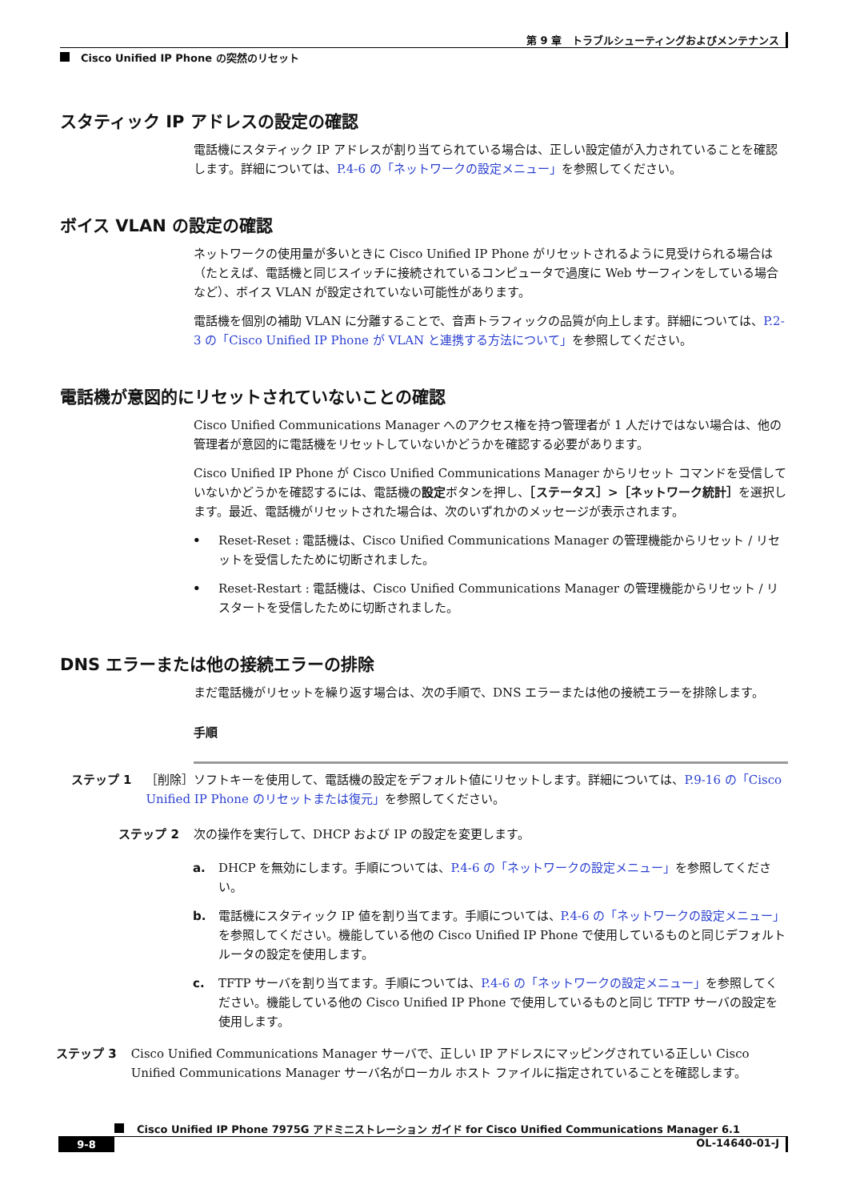第 9 章　トラブルシューティングおよびメンテナンス
Cisco Unified IP Phone の突然のリセット
スタティック IP アドレスの設定の確認
電話機にスタティック IP アドレスが割り当てられている場合は、正しい設定値が入力されていることを確認します。詳細については、P.4-6 の「ネットワークの設定メニュー」を参照してください。
ボイス VLAN の設定の確認
ネットワークの使用量が多いときに Cisco Unified IP Phone がリセットされるように見受けられる場合は（たとえば、電話機と同じスイッチに接続されているコンピュータで過度に Web サーフィンをしている場合など）、ボイス VLAN が設定されていない可能性があります。
電話機を個別の補助 VLAN に分離することで、音声トラフィックの品質が向上します。詳細については、P.2-3 の「Cisco Unified IP Phone が VLAN と連携する方法について」を参照してください。
電話機が意図的にリセットされていないことの確認
Cisco Unified Communications Manager へのアクセス権を持つ管理者が 1 人だけではない場合は、他の管理者が意図的に電話機をリセットしていないかどうかを確認する必要があります。
Cisco Unified IP Phone が Cisco Unified Communications Manager からリセット コマンドを受信していないかどうかを確認するには、電話機の設定ボタンを押し、［ステータス］>［ネットワーク統計］を選択します。最近、電話機がリセットされた場合は、次のいずれかのメッセージが表示されます。
• Reset-Reset : 電話機は、Cisco Unified Communications Manager の管理機能からリセット / リセットを受信したために切断されました。
• Reset-Restart : 電話機は、Cisco Unified Communications Manager の管理機能からリセット / リスタートを受信したために切断されました。
DNS エラーまたは他の接続エラーの排除
まだ電話機がリセットを繰り返す場合は、次の手順で、DNS エラーまたは他の接続エラーを排除します。
手順
ステップ 1
［削除］ソフトキーを使用して、電話機の設定をデフォルト値にリセットします。詳細については、P.9-16 の「Cisco Unified IP Phone のリセットまたは復元」を参照してください。
ステップ 2
次の操作を実行して、DHCP および IP の設定を変更します。
a. DHCP を無効にします。手順については、P.4-6 の「ネットワークの設定メニュー」を参照してください。
b. 電話機にスタティック IP 値を割り当てます。手順については、P.4-6 の「ネットワークの設定メニュー」を参照してください。機能している他の Cisco Unified IP Phone で使用しているものと同じデフォルト ルータの設定を使用します。
c. TFTP サーバを割り当てます。手順については、P.4-6 の「ネットワークの設定メニュー」を参照してください。機能している他の Cisco Unified IP Phone で使用しているものと同じ TFTP サーバの設定を使用します。
ステップ 3
Cisco Unified Communications Manager サーバで、正しい IP アドレスにマッピングされている正しい Cisco Unified Communications Manager サーバ名がローカル ホスト ファイルに指定されていることを確認します。
Cisco Unified IP Phone 7975G アドミニストレーション ガイド for Cisco Unified Communications Manager 6.1
9-8 OL-14640-01-J